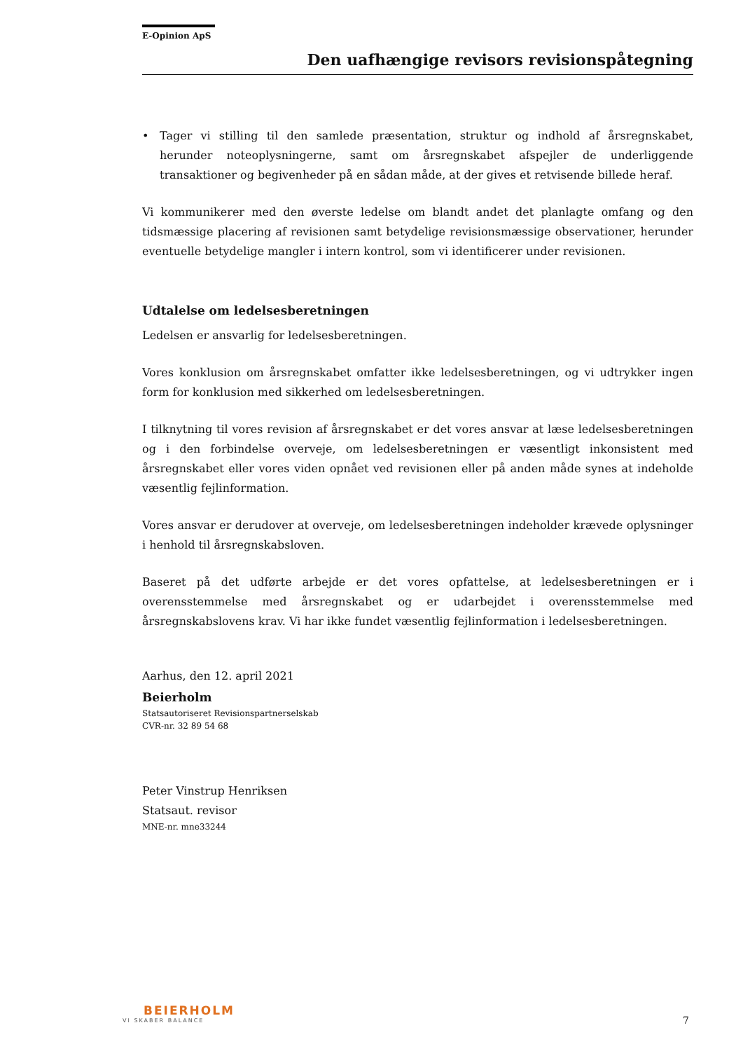E-Opinion ApS
Den uafhængige revisors revisionspåtegning
• Tager vi stilling til den samlede præsentation, struktur og indhold af årsregnskabet, herunder noteoplysningerne, samt om årsregnskabet afspejler de underliggende transaktioner og begivenheder på en sådan måde, at der gives et retvisende billede heraf.
Vi kommunikerer med den øverste ledelse om blandt andet det planlagte omfang og den tidsmæssige placering af revisionen samt betydelige revisionsmæssige observationer, herunder eventuelle betydelige mangler i intern kontrol, som vi identificerer under revisionen.
Udtalelse om ledelsesberetningen
Ledelsen er ansvarlig for ledelsesberetningen.
Vores konklusion om årsregnskabet omfatter ikke ledelsesberetningen, og vi udtrykker ingen form for konklusion med sikkerhed om ledelsesberetningen.
I tilknytning til vores revision af årsregnskabet er det vores ansvar at læse ledelsesberetningen og i den forbindelse overveje, om ledelsesberetningen er væsentligt inkonsistent med årsregnskabet eller vores viden opnået ved revisionen eller på anden måde synes at indeholde væsentlig fejlinformation.
Vores ansvar er derudover at overveje, om ledelsesberetningen indeholder krævede oplysninger i henhold til årsregnskabsloven.
Baseret på det udførte arbejde er det vores opfattelse, at ledelsesberetningen er i overensstemmelse med årsregnskabet og er udarbejdet i overensstemmelse med årsregnskabslovens krav. Vi har ikke fundet væsentlig fejlinformation i ledelsesberetningen.
Aarhus, den 12. april 2021
Beierholm
Statsautoriseret Revisionspartnerselskab
CVR-nr. 32 89 54 68
Peter Vinstrup Henriksen
Statsaut. revisor
MNE-nr. mne33244
BEIERHOLM
VI SKABER BALANCE
7